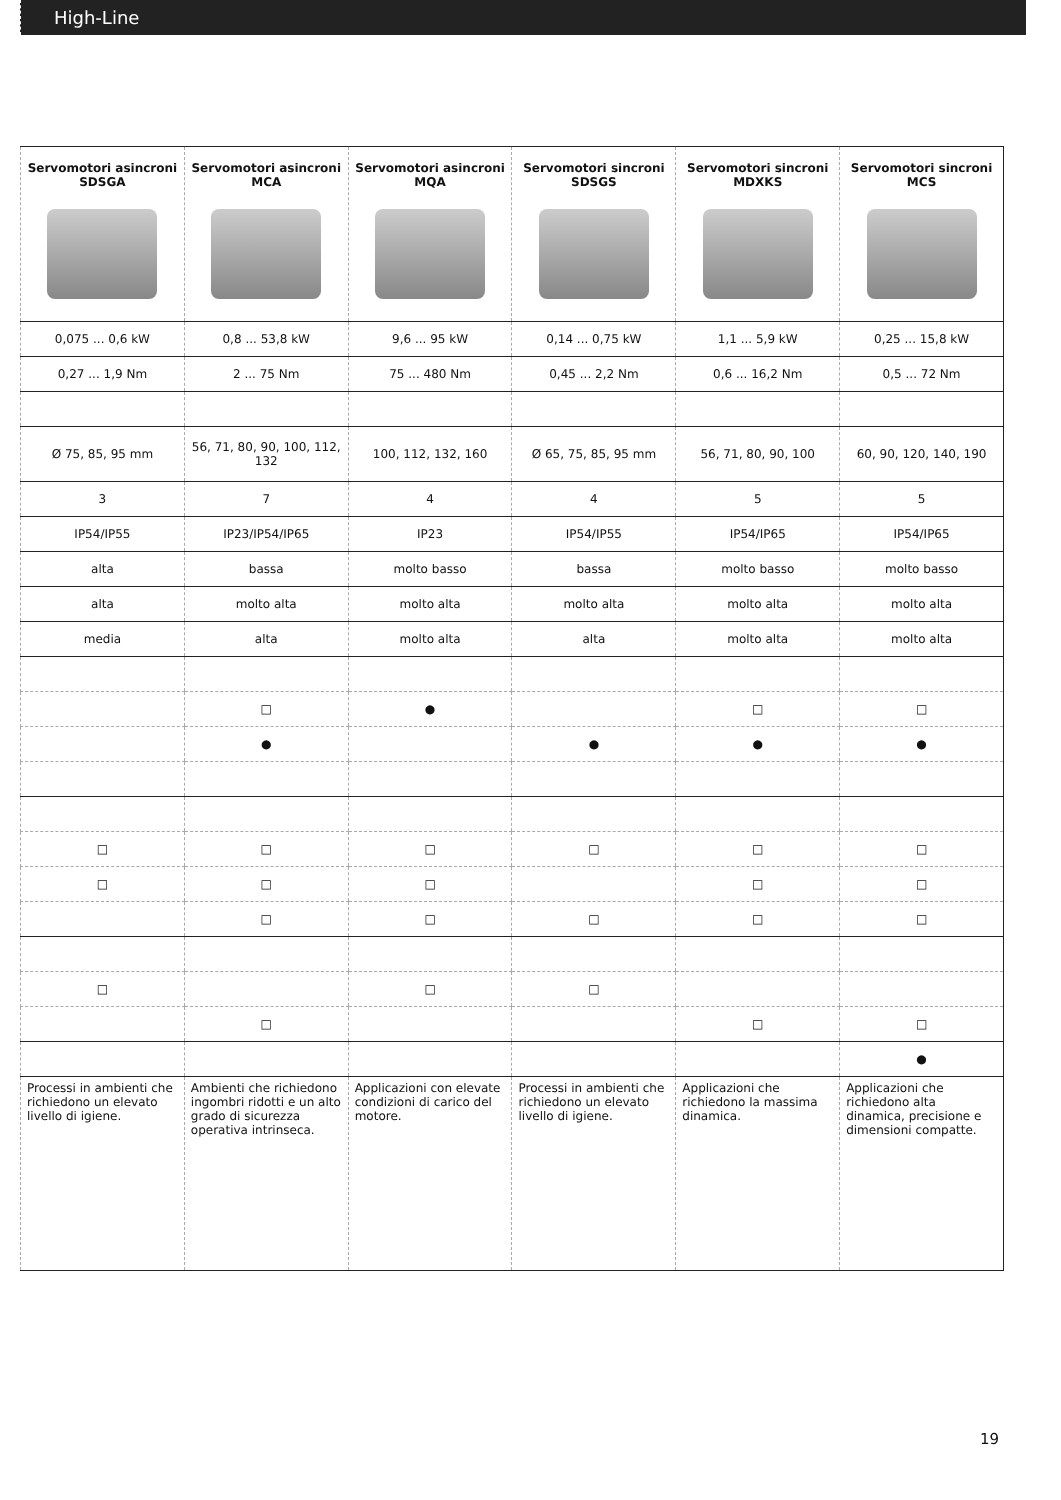High-Line
| Servomotori asincroni SDSGA | Servomotori asincroni MCA | Servomotori asincroni MQA | Servomotori sincroni SDSGS | Servomotori sincroni MDXKS | Servomotori sincroni MCS |
| --- | --- | --- | --- | --- | --- |
| 0,075 ... 0,6 kW | 0,8 ... 53,8 kW | 9,6 ... 95 kW | 0,14 ... 0,75 kW | 1,1 ... 5,9 kW | 0,25 ... 15,8 kW |
| 0,27 ... 1,9 Nm | 2 ... 75 Nm | 75 ... 480 Nm | 0,45 ... 2,2 Nm | 0,6 ... 16,2 Nm | 0,5 ... 72 Nm |
| Ø 75, 85, 95 mm | 56, 71, 80, 90, 100, 112, 132 | 100, 112, 132, 160 | Ø 65, 75, 85, 95 mm | 56, 71, 80, 90, 100 | 60, 90, 120, 140, 190 |
| 3 | 7 | 4 | 4 | 5 | 5 |
| IP54/IP55 | IP23/IP54/IP65 | IP23 | IP54/IP55 | IP54/IP65 | IP54/IP65 |
| alta | bassa | molto basso | bassa | molto basso | molto basso |
| alta | molto alta | molto alta | molto alta | molto alta | molto alta |
| media | alta | molto alta | alta | molto alta | molto alta |
| | □ | ● | | □ | □ |
| | ● | | ● | ● | ● |
| □ | □ | □ | □ | □ | □ |
| □ | □ | □ | | □ | □ |
| | □ | □ | □ | □ | □ |
| □ | | □ | □ | | |
| | □ | | | □ | □ |
| | | | | | ● |
| Processi in ambienti che richiedono un elevato livello di igiene. | Ambienti che richiedono ingombri ridotti e un alto grado di sicurezza operativa intrinseca. | Applicazioni con elevate condizioni di carico del motore. | Processi in ambienti che richiedono un elevato livello di igiene. | Applicazioni che richiedono la massima dinamica. | Applicazioni che richiedono alta dinamica, precisione e dimensioni compatte. |
19